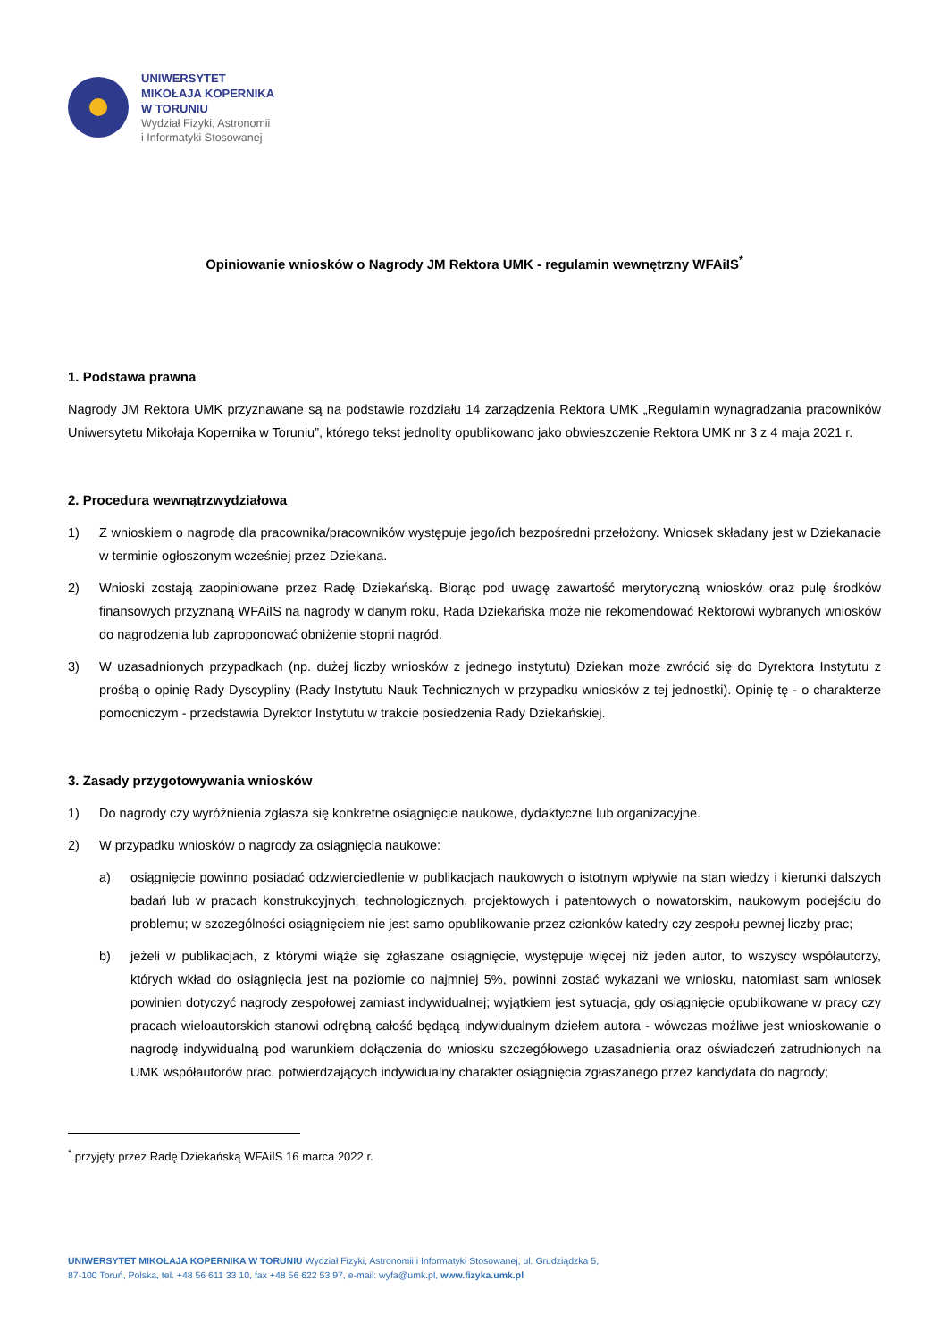UNIWERSYTET
MIKOŁAJA KOPERNIKA
W TORUNIU
Wydział Fizyki, Astronomii
i Informatyki Stosowanej
Opiniowanie wniosków o Nagrody JM Rektora UMK - regulamin wewnętrzny WFAiIS<sup>*</sup>
1. Podstawa prawna
Nagrody JM Rektora UMK przyznawane są na podstawie rozdziału 14 zarządzenia Rektora UMK „Regulamin wynagradzania pracowników Uniwersytetu Mikołaja Kopernika w Toruniu”, którego tekst jednolity opublikowano jako obwieszczenie Rektora UMK nr 3 z 4 maja 2021 r.
2. Procedura wewnątrzwydziałowa
1) Z wnioskiem o nagrodę dla pracownika/pracowników występuje jego/ich bezpośredni przełożony. Wniosek składany jest w Dziekanacie w terminie ogłoszonym wcześniej przez Dziekana.
2) Wnioski zostają zaopiniowane przez Radę Dziekańską. Biorąc pod uwagę zawartość merytoryczną wniosków oraz pulę środków finansowych przyznaną WFAiIS na nagrody w danym roku, Rada Dziekańska może nie rekomendować Rektorowi wybranych wniosków do nagrodzenia lub zaproponować obniżenie stopni nagród.
3) W uzasadnionych przypadkach (np. dużej liczby wniosków z jednego instytutu) Dziekan może zwrócić się do Dyrektora Instytutu z prośbą o opinię Rady Dyscypliny (Rady Instytutu Nauk Technicznych w przypadku wniosków z tej jednostki). Opinię tę - o charakterze pomocniczym - przedstawia Dyrektor Instytutu w trakcie posiedzenia Rady Dziekańskiej.
3. Zasady przygotowywania wniosków
1) Do nagrody czy wyróżnienia zgłasza się konkretne osiągnięcie naukowe, dydaktyczne lub organizacyjne.
2) W przypadku wniosków o nagrody za osiągnięcia naukowe:
a) osiągnięcie powinno posiadać odzwierciedlenie w publikacjach naukowych o istotnym wpływie na stan wiedzy i kierunki dalszych badań lub w pracach konstrukcyjnych, technologicznych, projektowych i patentowych o nowatorskim, naukowym podejściu do problemu; w szczególności osiągnięciem nie jest samo opublikowanie przez członków katedry czy zespołu pewnej liczby prac;
b) jeżeli w publikacjach, z którymi wiąże się zgłaszane osiągnięcie, występuje więcej niż jeden autor, to wszyscy współautorzy, których wkład do osiągnięcia jest na poziomie co najmniej 5%, powinni zostać wykazani we wniosku, natomiast sam wniosek powinien dotyczyć nagrody zespołowej zamiast indywidualnej; wyjątkiem jest sytuacja, gdy osiągnięcie opublikowane w pracy czy pracach wieloautorskich stanowi odrębną całość będącą indywidualnym dziełem autora - wówczas możliwe jest wnioskowanie o nagrodę indywidualną pod warunkiem dołączenia do wniosku szczegółowego uzasadnienia oraz oświadczeń zatrudnionych na UMK współautorów prac, potwierdzających indywidualny charakter osiągnięcia zgłaszanego przez kandydata do nagrody;
<sup>*</sup> przyjęty przez Radę Dziekańską WFAiIS 16 marca 2022 r.
UNIWERSYTET MIKOŁAJA KOPERNIKA W TORUNIU Wydział Fizyki, Astronomii i Informatyki Stosowanej, ul. Grudziądzka 5,
87-100 Toruń, Polska, tel. +48 56 611 33 10, fax +48 56 622 53 97, e-mail: wyfa@umk.pl, www.fizyka.umk.pl